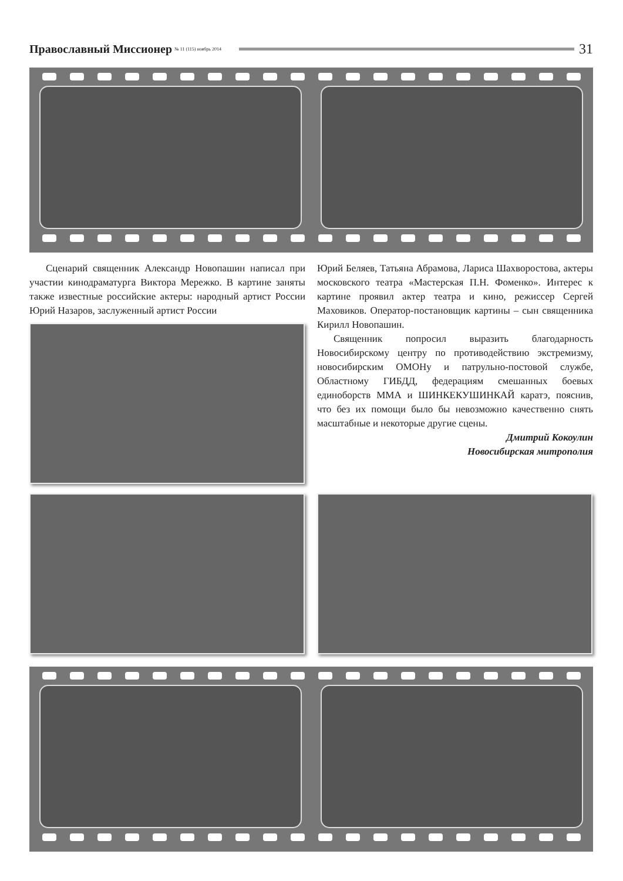Православный Миссионер № 11 (115) ноябрь 2014 31
Сценарий священник Александр Новопашин написал при участии кинодраматурга Виктора Мережко. В картине заняты также известные российские актеры: народный артист России Юрий Назаров, заслуженный артист России
Юрий Беляев, Татьяна Абрамова, Лариса Шахворостова, актеры московского театра «Мастерская П.Н. Фоменко». Интерес к картине проявил актер театра и кино, режиссер Сергей Маховиков. Оператор-постановщик картины – сын священника Кирилл Новопашин.
Священник попросил выразить благодарность Новосибирскому центру по противодействию экстремизму, новосибирским ОМОНу и патрульно-постовой службе, Областному ГИБДД, федерациям смешанных боевых единоборств ММА и ШИНКЕКУШИНКАЙ каратэ, пояснив, что без их помощи было бы невозможно качественно снять масштабные и некоторые другие сцены.
Дмитрий Кокоулин
Новосибирская митрополия